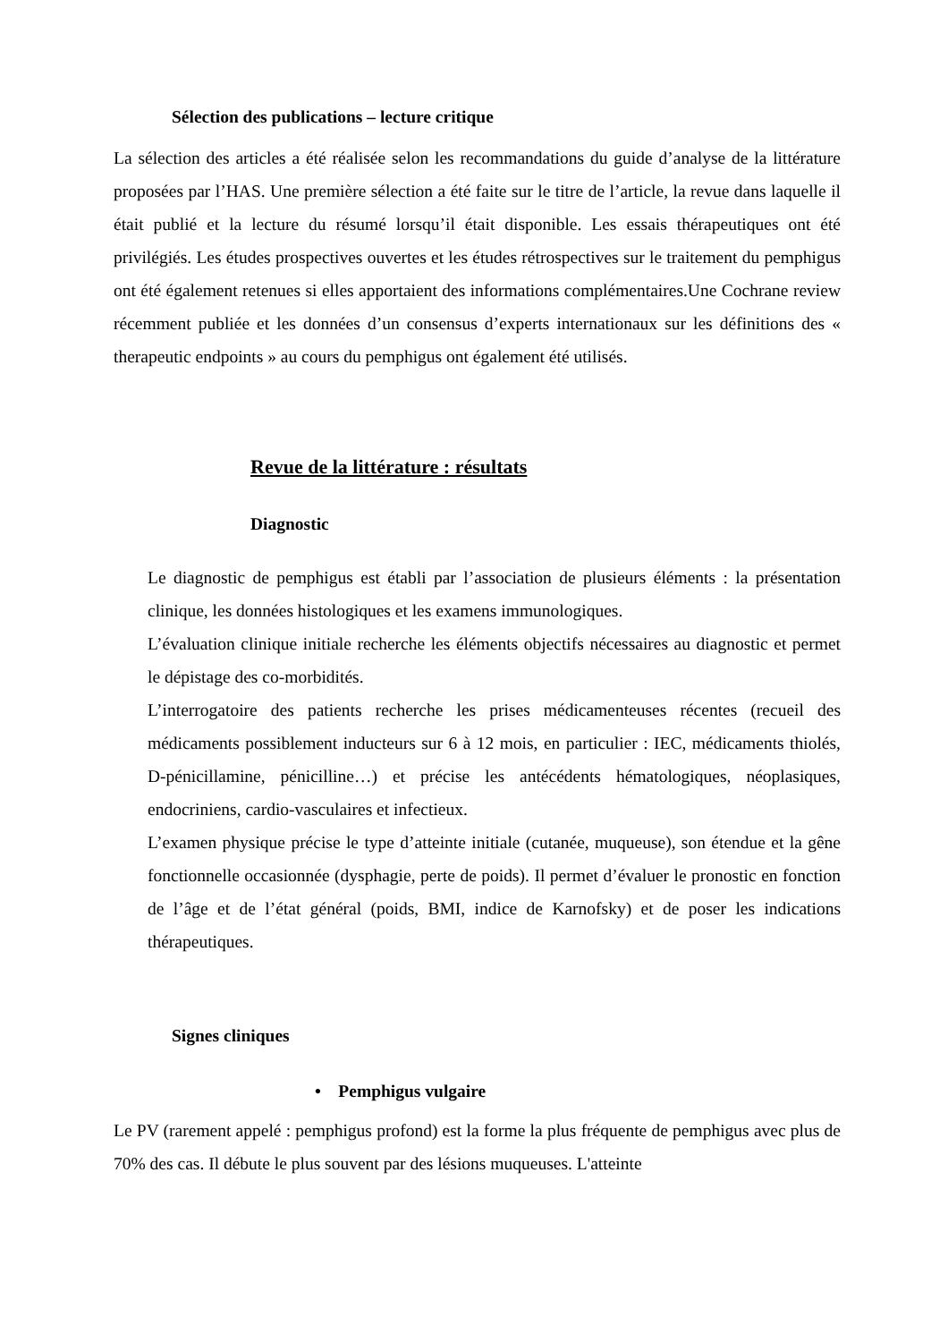Sélection des publications – lecture critique
La sélection des articles a été réalisée selon les recommandations du guide d’analyse de la littérature proposées par l’HAS. Une première sélection a été faite sur le titre de l’article, la revue dans laquelle il était publié et la lecture du résumé lorsqu’il était disponible. Les essais thérapeutiques ont été privilégiés. Les études prospectives ouvertes et les études rétrospectives sur le traitement du pemphigus ont été également retenues si elles apportaient des informations complémentaires.Une Cochrane review récemment publiée et les données d’un consensus d’experts internationaux sur les définitions des « therapeutic endpoints » au cours du pemphigus ont également été utilisés.
Revue de la littérature : résultats
Diagnostic
Le diagnostic de pemphigus est établi par l’association de plusieurs éléments : la présentation clinique, les données histologiques et les examens immunologiques.
L’évaluation clinique initiale recherche les éléments objectifs nécessaires au diagnostic et permet le dépistage des co-morbidités.
L’interrogatoire des patients recherche les prises médicamenteuses récentes (recueil des médicaments possiblement inducteurs sur 6 à 12 mois, en particulier : IEC, médicaments thiolés, D-pénicillamine, pénicilline…) et précise les antécédents hématologiques, néoplasiques, endocriniens, cardio-vasculaires et infectieux.
L’examen physique précise le type d’atteinte initiale (cutanée, muqueuse), son étendue et la gêne fonctionnelle occasionnée (dysphagie, perte de poids). Il permet d’évaluer le pronostic en fonction de l’âge et de l’état général (poids, BMI, indice de Karnofsky) et de poser les indications thérapeutiques.
Signes cliniques
• Pemphigus vulgaire
Le PV (rarement appelé : pemphigus profond) est la forme la plus fréquente de pemphigus avec plus de 70% des cas. Il débute le plus souvent par des lésions muqueuses. L'atteinte